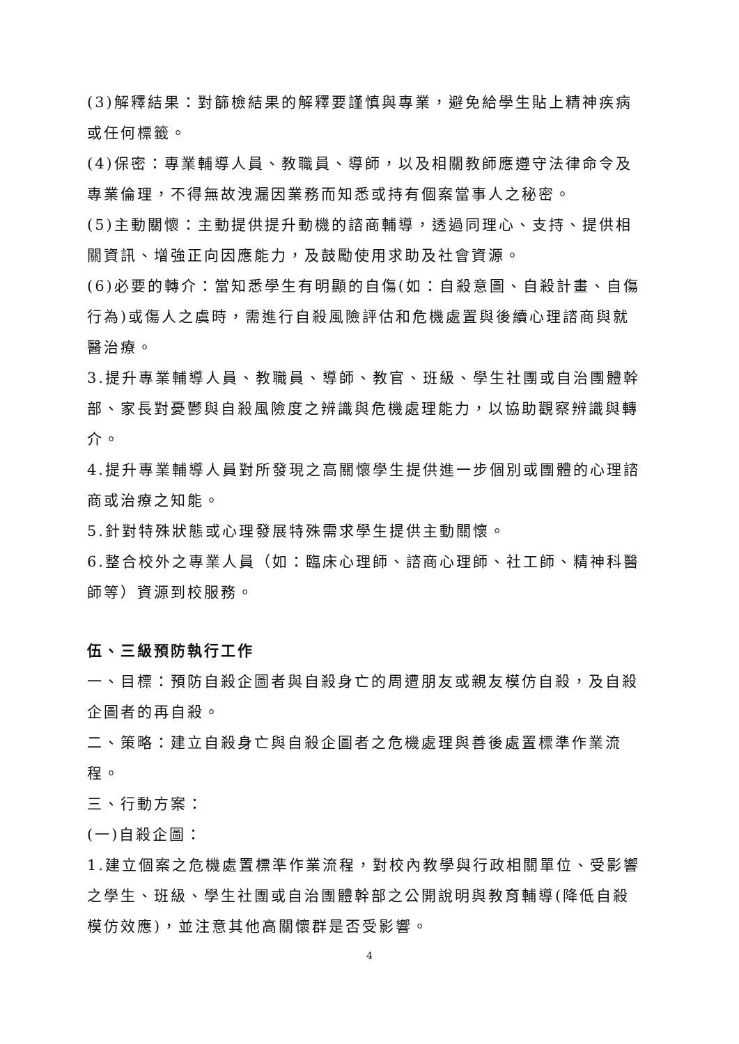(3)解釋結果：對篩檢結果的解釋要謹慎與專業，避免給學生貼上精神疾病或任何標籤。
(4)保密：專業輔導人員、教職員、導師，以及相關教師應遵守法律命令及專業倫理，不得無故洩漏因業務而知悉或持有個案當事人之秘密。
(5)主動關懷：主動提供提升動機的諮商輔導，透過同理心、支持、提供相關資訊、增強正向因應能力，及鼓勵使用求助及社會資源。
(6)必要的轉介：當知悉學生有明顯的自傷(如：自殺意圖、自殺計畫、自傷行為)或傷人之虞時，需進行自殺風險評估和危機處置與後續心理諮商與就醫治療。
3.提升專業輔導人員、教職員、導師、教官、班級、學生社團或自治團體幹部、家長對憂鬱與自殺風險度之辨識與危機處理能力，以協助觀察辨識與轉介。
4.提升專業輔導人員對所發現之高關懷學生提供進一步個別或團體的心理諮商或治療之知能。
5.針對特殊狀態或心理發展特殊需求學生提供主動關懷。
6.整合校外之專業人員（如：臨床心理師、諮商心理師、社工師、精神科醫師等）資源到校服務。
伍、三級預防執行工作
一、目標：預防自殺企圖者與自殺身亡的周遭朋友或親友模仿自殺，及自殺企圖者的再自殺。
二、策略：建立自殺身亡與自殺企圖者之危機處理與善後處置標準作業流程。
三、行動方案：
(一)自殺企圖：
1.建立個案之危機處置標準作業流程，對校內教學與行政相關單位、受影響之學生、班級、學生社團或自治團體幹部之公開說明與教育輔導(降低自殺模仿效應)，並注意其他高關懷群是否受影響。
4